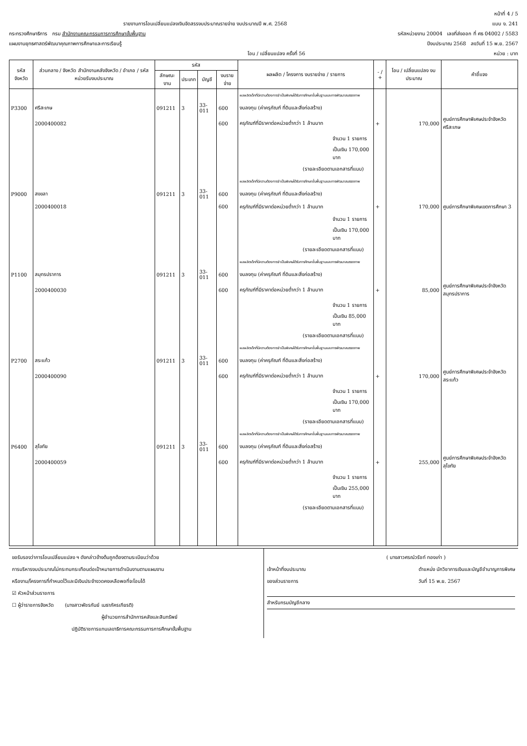หน้าที่ 4 / 5
รายงานการโอนเปลี่ยนแปลงเงินจัดสรรงบประมาณรายจ่าย งบประมาณปี พ.ศ. 2568 แบบ ง. 241
กระทรวงศึกษาธิการ กรม สำนักงานคณะกรรมการการศึกษาขั้นพื้นฐาน รหัสหน่วยงาน 20004 เลขที่ส่งออก ที่ ศธ 04002 / 5583
แผนงานยุทธศาสตร์พัฒนาคุณภาพการศึกษาและการเรียนรู้ ปีงบประมาณ 2568 ลงวันที่ 15 พ.ย. 2567
โอน / เปลี่ยนแปลง ครั้งที่ 56 หน่วย : บาท
| รหัสจังหวัด | ส่วนกลาง / จังหวัด สำนักงานคลังจังหวัด / อำเภอ / รหัสหน่วยรับงบประมาณ | รหัส | | | | ผลผลิต / โครงการ งบรายจ่าย / รายการ | - / + | โอน / เปลี่ยนแปลง งบประมาณ | คำชี้แจง |
| --- | --- | --- | --- | --- | --- | --- | --- | --- | --- |
| | | ลักษณะงาน | ประเภท | บัญชี | งบรายจ่าย | | | | |
| | | | | | | ผลผลิตเด็กที่มีความต้องการจำเป็นพิเศษได้รับการศึกษาขั้นพื้นฐานและการพัฒนาสมรรถภาพ | | | |
| P3300 | ศรีสะเกษ | 091211 | 3 | 33-011 | 600 | งบลงทุน (ค่าครุภัณฑ์ ที่ดินและสิ่งก่อสร้าง) | | | |
| | 2000400082 | | | | 600 | ครุภัณฑ์ที่มีราคาต่อหน่วยต่ำกว่า 1 ล้านบาท | + | 170,000 | ศูนย์การศึกษาพิเศษประจำจังหวัดศรีสะเกษ |
| | | | | | | จำนวน 1 รายการ | | | |
| | | | | | | เป็นเงิน 170,000 บาท | | | |
| | | | | | | (รายละเอียดตามเอกสารที่แนบ) | | | |
| | | | | | | ผลผลิตเด็กที่มีความต้องการจำเป็นพิเศษได้รับการศึกษาขั้นพื้นฐานและการพัฒนาสมรรถภาพ | | | |
| P9000 | สงขลา | 091211 | 3 | 33-011 | 600 | งบลงทุน (ค่าครุภัณฑ์ ที่ดินและสิ่งก่อสร้าง) | | | |
| | 2000400018 | | | | 600 | ครุภัณฑ์ที่มีราคาต่อหน่วยต่ำกว่า 1 ล้านบาท | + | 170,000 | ศูนย์การศึกษาพิเศษเขตการศึกษา 3 |
| | | | | | | จำนวน 1 รายการ | | | |
| | | | | | | เป็นเงิน 170,000 บาท | | | |
| | | | | | | (รายละเอียดตามเอกสารที่แนบ) | | | |
| | | | | | | ผลผลิตเด็กที่มีความต้องการจำเป็นพิเศษได้รับการศึกษาขั้นพื้นฐานและการพัฒนาสมรรถภาพ | | | |
| P1100 | สมุทรปราการ | 091211 | 3 | 33-011 | 600 | งบลงทุน (ค่าครุภัณฑ์ ที่ดินและสิ่งก่อสร้าง) | | | |
| | 2000400030 | | | | 600 | ครุภัณฑ์ที่มีราคาต่อหน่วยต่ำกว่า 1 ล้านบาท | + | 85,000 | ศูนย์การศึกษาพิเศษประจำจังหวัดสมุทรปราการ |
| | | | | | | จำนวน 1 รายการ | | | |
| | | | | | | เป็นเงิน 85,000 บาท | | | |
| | | | | | | (รายละเอียดตามเอกสารที่แนบ) | | | |
| | | | | | | ผลผลิตเด็กที่มีความต้องการจำเป็นพิเศษได้รับการศึกษาขั้นพื้นฐานและการพัฒนาสมรรถภาพ | | | |
| P2700 | สระแก้ว | 091211 | 3 | 33-011 | 600 | งบลงทุน (ค่าครุภัณฑ์ ที่ดินและสิ่งก่อสร้าง) | | | |
| | 2000400090 | | | | 600 | ครุภัณฑ์ที่มีราคาต่อหน่วยต่ำกว่า 1 ล้านบาท | + | 170,000 | ศูนย์การศึกษาพิเศษประจำจังหวัดสระแก้ว |
| | | | | | | จำนวน 1 รายการ | | | |
| | | | | | | เป็นเงิน 170,000 บาท | | | |
| | | | | | | (รายละเอียดตามเอกสารที่แนบ) | | | |
| | | | | | | ผลผลิตเด็กที่มีความต้องการจำเป็นพิเศษได้รับการศึกษาขั้นพื้นฐานและการพัฒนาสมรรถภาพ | | | |
| P6400 | สุโขทัย | 091211 | 3 | 33-011 | 600 | งบลงทุน (ค่าครุภัณฑ์ ที่ดินและสิ่งก่อสร้าง) | | | |
| | 2000400059 | | | | 600 | ครุภัณฑ์ที่มีราคาต่อหน่วยต่ำกว่า 1 ล้านบาท | + | 255,000 | ศูนย์การศึกษาพิเศษประจำจังหวัดสุโขทัย |
| | | | | | | จำนวน 1 รายการ | | | |
| | | | | | | เป็นเงิน 255,000 บาท | | | |
| | | | | | | (รายละเอียดตามเอกสารที่แนบ) | | | |
ขอรับรองว่าการโอนเปลี่ยนแปลง ฯ ดังกล่าวข้างต้นถูกต้องตามระเบียบว่าด้วย
การบริหารงบประมาณไม่กระทบกระเทือนต่อเป้าหมายการดำเนินงานตามแผนงาน
หรืองาน/โครงการที่กำหนดไว้และมีเงินประจำงวดคงเหลือพอที่จะโอนได้
☑ หัวหน้าส่วนราชการ
☐ ผู้ว่าราชการจังหวัด (นางสาวพัชรกันย์ เมธาภัครเกียรติ)
ผู้อำนวยการสำนักการคลังและสินทรัพย์
ปฏิบัติราชการแทนเลขาธิการคณะกรรมการการศึกษาขั้นพื้นฐาน
( นางสาวศรณ์วรัชท์ ทองเก่า )
เจ้าหน้าที่งบประมาณ
ของส่วนราชการ ตำแหน่ง นักวิชาการเงินและบัญชีชำนาญการพิเศษ
วันที่ 15 พ.ย. 2567
สำหรับกรมบัญชีกลาง